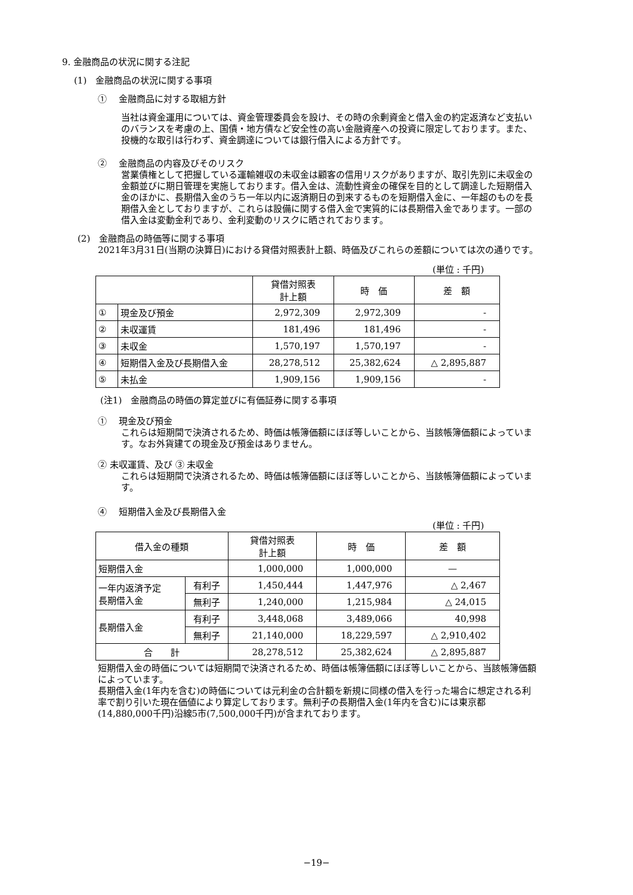9. 金融商品の状況に関する注記
(1)　金融商品の状況に関する事項
①　 金融商品に対する取組方針
当社は資金運用については、資金管理委員会を設け、その時の余剰資金と借入金の約定返済など支払いのバランスを考慮の上、国債・地方債など安全性の高い金融資産への投資に限定しております。また、投機的な取引は行わず、資金調達については銀行借入による方針です。
②　 金融商品の内容及びそのリスク
営業債権として把握している運輸雑収の未収金は顧客の信用リスクがありますが、取引先別に未収金の金額並びに期日管理を実施しております。借入金は、流動性資金の確保を目的として調達した短期借入金のほかに、長期借入金のうち一年以内に返済期日の到来するものを短期借入金に、一年超のものを長期借入金としておりますが、これらは設備に関する借入金で実質的には長期借入金であります。一部の借入金は変動金利であり、金利変動のリスクに晒されております。
(2)　金融商品の時価等に関する事項
2021年3月31日(当期の決算日)における貸借対照表計上額、時価及びこれらの差額については次の通りです。
(単位 : 千円)
| | | 貸借対照表 計上額 | 時 価 | 差 額 |
| --- | --- | --- | --- | --- |
| ① | 現金及び預金 | 2,972,309 | 2,972,309 | - |
| ② | 未収運賃 | 181,496 | 181,496 | - |
| ③ | 未収金 | 1,570,197 | 1,570,197 | - |
| ④ | 短期借入金及び長期借入金 | 28,278,512 | 25,382,624 | △ 2,895,887 |
| ⑤ | 未払金 | 1,909,156 | 1,909,156 | - |
(注1)　金融商品の時価の算定並びに有価証券に関する事項
①　 現金及び預金
これらは短期間で決済されるため、時価は帳簿価額にほぼ等しいことから、当該帳簿価額によっています。なお外貨建ての現金及び預金はありません。
② 未収運賃、及び ③ 未収金
これらは短期間で決済されるため、時価は帳簿価額にほぼ等しいことから、当該帳簿価額によっています。
④　 短期借入金及び長期借入金
(単位 : 千円)
| 借入金の種類 | | 貸借対照表 計上額 | 時 価 | 差 額 |
| --- | --- | --- | --- | --- |
| 短期借入金 | | 1,000,000 | 1,000,000 | — |
| 一年内返済予定 長期借入金 | 有利子 | 1,450,444 | 1,447,976 | △ 2,467 |
| | 無利子 | 1,240,000 | 1,215,984 | △ 24,015 |
| 長期借入金 | 有利子 | 3,448,068 | 3,489,066 | 40,998 |
| | 無利子 | 21,140,000 | 18,229,597 | △ 2,910,402 |
| 合 計 | | 28,278,512 | 25,382,624 | △ 2,895,887 |
短期借入金の時価については短期間で決済されるため、時価は帳簿価額にほぼ等しいことから、当該帳簿価額によっています。
長期借入金(1年内を含む)の時価については元利金の合計額を新規に同様の借入を行った場合に想定される利率で割り引いた現在価値により算定しております。無利子の長期借入金(1年内を含む)には東京都(14,880,000千円)沿線5市(7,500,000千円)が含まれております。
−19−